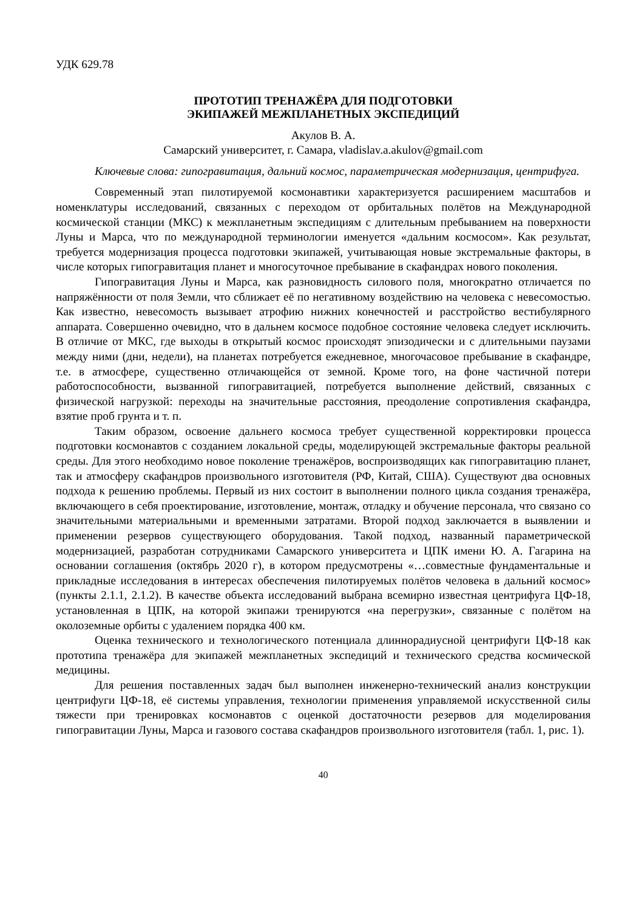УДК 629.78
ПРОТОТИП ТРЕНАЖЁРА ДЛЯ ПОДГОТОВКИ
ЭКИПАЖЕЙ МЕЖПЛАНЕТНЫХ ЭКСПЕДИЦИЙ
Акулов В. А.
Самарский университет, г. Самара, vladislav.a.akulov@gmail.com
Ключевые слова: гипогравитация, дальний космос, параметрическая модернизация, центрифуга.
Современный этап пилотируемой космонавтики характеризуется расширением масштабов и номенклатуры исследований, связанных с переходом от орбитальных полётов на Международной космической станции (МКС) к межпланетным экспедициям с длительным пребыванием на поверхности Луны и Марса, что по международной терминологии именуется «дальним космосом». Как результат, требуется модернизация процесса подготовки экипажей, учитывающая новые экстремальные факторы, в числе которых гипогравитация планет и многосуточное пребывание в скафандрах нового поколения.
Гипогравитация Луны и Марса, как разновидность силового поля, многократно отличается по напряжённости от поля Земли, что сближает её по негативному воздействию на человека с невесомостью. Как известно, невесомость вызывает атрофию нижних конечностей и расстройство вестибулярного аппарата. Совершенно очевидно, что в дальнем космосе подобное состояние человека следует исключить. В отличие от МКС, где выходы в открытый космос происходят эпизодически и с длительными паузами между ними (дни, недели), на планетах потребуется ежедневное, многочасовое пребывание в скафандре, т.е. в атмосфере, существенно отличающейся от земной. Кроме того, на фоне частичной потери работоспособности, вызванной гипогравитацией, потребуется выполнение действий, связанных с физической нагрузкой: переходы на значительные расстояния, преодоление сопротивления скафандра, взятие проб грунта и т. п.
Таким образом, освоение дальнего космоса требует существенной корректировки процесса подготовки космонавтов с созданием локальной среды, моделирующей экстремальные факторы реальной среды. Для этого необходимо новое поколение тренажёров, воспроизводящих как гипогравитацию планет, так и атмосферу скафандров произвольного изготовителя (РФ, Китай, США). Существуют два основных подхода к решению проблемы. Первый из них состоит в выполнении полного цикла создания тренажёра, включающего в себя проектирование, изготовление, монтаж, отладку и обучение персонала, что связано со значительными материальными и временными затратами. Второй подход заключается в выявлении и применении резервов существующего оборудования. Такой подход, названный параметрической модернизацией, разработан сотрудниками Самарского университета и ЦПК имени Ю. А. Гагарина на основании соглашения (октябрь 2020 г), в котором предусмотрены «…совместные фундаментальные и прикладные исследования в интересах обеспечения пилотируемых полётов человека в дальний космос» (пункты 2.1.1, 2.1.2). В качестве объекта исследований выбрана всемирно известная центрифуга ЦФ-18, установленная в ЦПК, на которой экипажи тренируются «на перегрузки», связанные с полётом на околоземные орбиты с удалением порядка 400 км.
Оценка технического и технологического потенциала длиннорадиусной центрифуги ЦФ-18 как прототипа тренажёра для экипажей межпланетных экспедиций и технического средства космической медицины.
Для решения поставленных задач был выполнен инженерно-технический анализ конструкции центрифуги ЦФ-18, её системы управления, технологии применения управляемой искусственной силы тяжести при тренировках космонавтов с оценкой достаточности резервов для моделирования гипогравитации Луны, Марса и газового состава скафандров произвольного изготовителя (табл. 1, рис. 1).
40